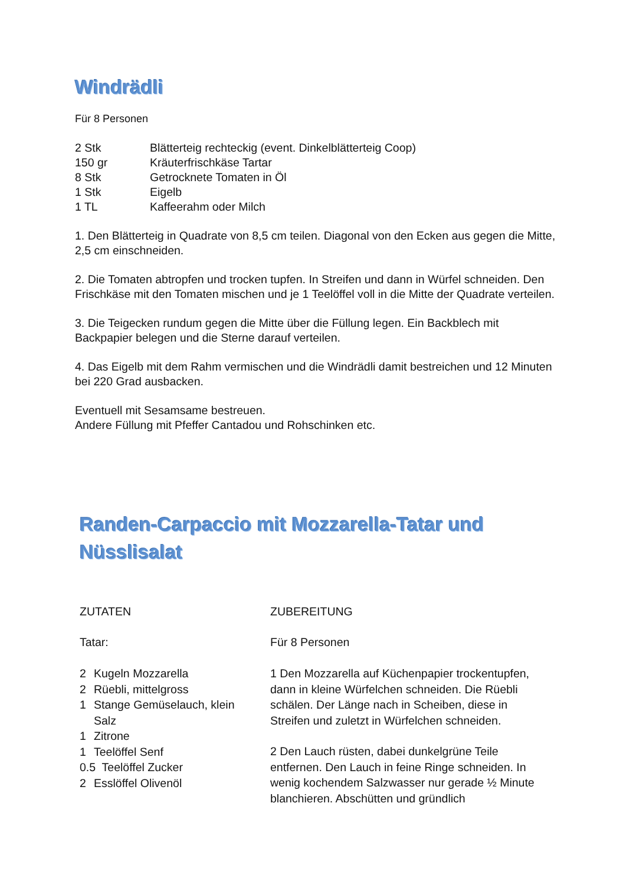Windrädli
Für 8 Personen
| 2 Stk | Blätterteig rechteckig (event. Dinkelblätterteig Coop) |
| 150 gr | Kräuterfrischkäse Tartar |
| 8 Stk | Getrocknete Tomaten in Öl |
| 1 Stk | Eigelb |
| 1 TL | Kaffeerahm oder Milch |
1. Den Blätterteig in Quadrate von 8,5 cm teilen. Diagonal von den Ecken aus gegen die Mitte, 2,5 cm einschneiden.
2. Die Tomaten abtropfen und trocken tupfen. In Streifen und dann in Würfel schneiden. Den Frischkäse mit den Tomaten mischen und je 1 Teelöffel voll in die Mitte der Quadrate verteilen.
3. Die Teigecken rundum gegen die Mitte über die Füllung legen. Ein Backblech mit Backpapier belegen und die Sterne darauf verteilen.
4. Das Eigelb mit dem Rahm vermischen und die Windrädli damit bestreichen und 12 Minuten bei 220 Grad ausbacken.
Eventuell mit Sesamsame bestreuen.
Andere Füllung mit Pfeffer Cantadou und Rohschinken etc.
Randen-Carpaccio mit Mozzarella-Tatar und Nüsslisalat
ZUTATEN
Tatar:
| 2 | Kugeln Mozzarella |
| 2 | Rüebli, mittelgross |
| 1 | Stange Gemüselauch, klein |
| | Salz |
| 1 | Zitrone |
| 1 | Teelöffel Senf |
| 0.5 Teelöffel Zucker | |
| 2 | Esslöffel Olivenöl |
ZUBEREITUNG
Für 8 Personen
1 Den Mozzarella auf Küchenpapier trockentupfen, dann in kleine Würfelchen schneiden. Die Rüebli schälen. Der Länge nach in Scheiben, diese in Streifen und zuletzt in Würfelchen schneiden.
2 Den Lauch rüsten, dabei dunkelgrüne Teile entfernen. Den Lauch in feine Ringe schneiden. In wenig kochendem Salzwasser nur gerade ½ Minute blanchieren. Abschütten und gründlich